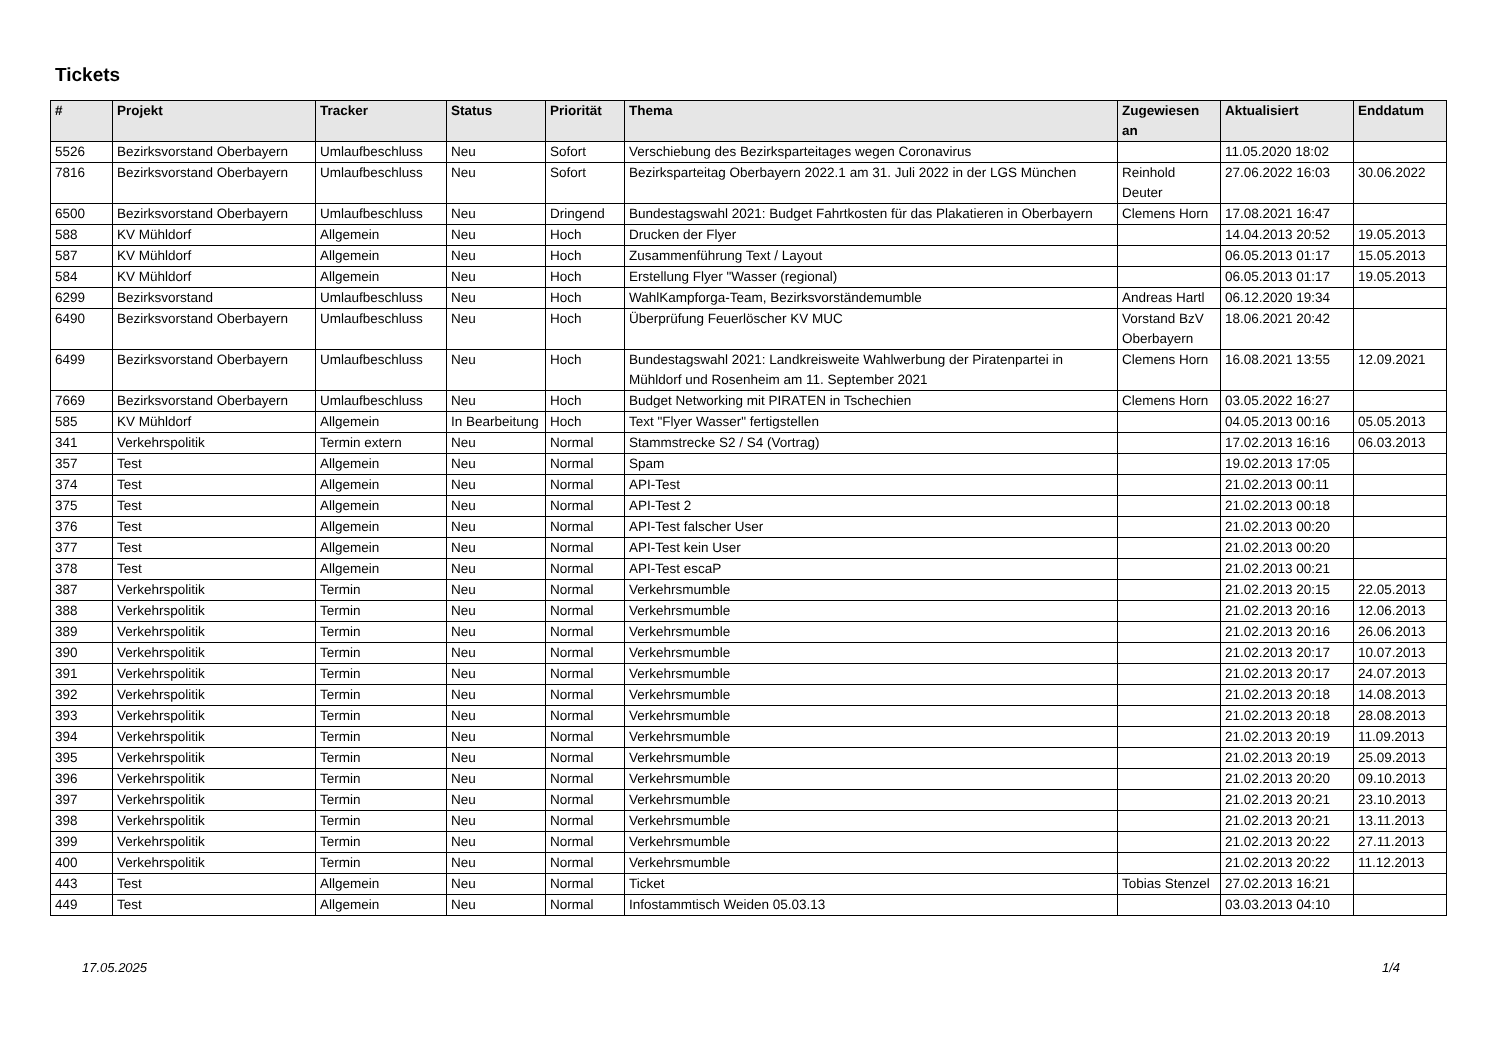Tickets
| # | Projekt | Tracker | Status | Priorität | Thema | Zugewiesen an | Aktualisiert | Enddatum |
| --- | --- | --- | --- | --- | --- | --- | --- | --- |
| 5526 | Bezirksvorstand Oberbayern | Umlaufbeschluss | Neu | Sofort | Verschiebung des Bezirksparteitages wegen Coronavirus | | 11.05.2020 18:02 | |
| 7816 | Bezirksvorstand Oberbayern | Umlaufbeschluss | Neu | Sofort | Bezirksparteitag Oberbayern 2022.1 am 31. Juli 2022 in der LGS München | Reinhold Deuter | 27.06.2022 16:03 | 30.06.2022 |
| 6500 | Bezirksvorstand Oberbayern | Umlaufbeschluss | Neu | Dringend | Bundestagswahl 2021: Budget Fahrtkosten für das Plakatieren in Oberbayern | Clemens Horn | 17.08.2021 16:47 | |
| 588 | KV Mühldorf | Allgemein | Neu | Hoch | Drucken der Flyer | | 14.04.2013 20:52 | 19.05.2013 |
| 587 | KV Mühldorf | Allgemein | Neu | Hoch | Zusammenführung Text / Layout | | 06.05.2013 01:17 | 15.05.2013 |
| 584 | KV Mühldorf | Allgemein | Neu | Hoch | Erstellung Flyer "Wasser (regional) | | 06.05.2013 01:17 | 19.05.2013 |
| 6299 | Bezirksvorstand | Umlaufbeschluss | Neu | Hoch | WahlKampforga-Team, Bezirksvorständemumble | Andreas Hartl | 06.12.2020 19:34 | |
| 6490 | Bezirksvorstand Oberbayern | Umlaufbeschluss | Neu | Hoch | Überprüfung Feuerlöscher KV MUC | Vorstand BzV Oberbayern | 18.06.2021 20:42 | |
| 6499 | Bezirksvorstand Oberbayern | Umlaufbeschluss | Neu | Hoch | Bundestagswahl 2021: Landkreisweite Wahlwerbung der Piratenpartei in Mühldorf und Rosenheim am 11. September 2021 | Clemens Horn | 16.08.2021 13:55 | 12.09.2021 |
| 7669 | Bezirksvorstand Oberbayern | Umlaufbeschluss | Neu | Hoch | Budget Networking mit PIRATEN in Tschechien | Clemens Horn | 03.05.2022 16:27 | |
| 585 | KV Mühldorf | Allgemein | In Bearbeitung | Hoch | Text "Flyer Wasser" fertigstellen | | 04.05.2013 00:16 | 05.05.2013 |
| 341 | Verkehrspolitik | Termin extern | Neu | Normal | Stammstrecke S2 / S4 (Vortrag) | | 17.02.2013 16:16 | 06.03.2013 |
| 357 | Test | Allgemein | Neu | Normal | Spam | | 19.02.2013 17:05 | |
| 374 | Test | Allgemein | Neu | Normal | API-Test | | 21.02.2013 00:11 | |
| 375 | Test | Allgemein | Neu | Normal | API-Test 2 | | 21.02.2013 00:18 | |
| 376 | Test | Allgemein | Neu | Normal | API-Test falscher User | | 21.02.2013 00:20 | |
| 377 | Test | Allgemein | Neu | Normal | API-Test kein User | | 21.02.2013 00:20 | |
| 378 | Test | Allgemein | Neu | Normal | API-Test escaP | | 21.02.2013 00:21 | |
| 387 | Verkehrspolitik | Termin | Neu | Normal | Verkehrsmumble | | 21.02.2013 20:15 | 22.05.2013 |
| 388 | Verkehrspolitik | Termin | Neu | Normal | Verkehrsmumble | | 21.02.2013 20:16 | 12.06.2013 |
| 389 | Verkehrspolitik | Termin | Neu | Normal | Verkehrsmumble | | 21.02.2013 20:16 | 26.06.2013 |
| 390 | Verkehrspolitik | Termin | Neu | Normal | Verkehrsmumble | | 21.02.2013 20:17 | 10.07.2013 |
| 391 | Verkehrspolitik | Termin | Neu | Normal | Verkehrsmumble | | 21.02.2013 20:17 | 24.07.2013 |
| 392 | Verkehrspolitik | Termin | Neu | Normal | Verkehrsmumble | | 21.02.2013 20:18 | 14.08.2013 |
| 393 | Verkehrspolitik | Termin | Neu | Normal | Verkehrsmumble | | 21.02.2013 20:18 | 28.08.2013 |
| 394 | Verkehrspolitik | Termin | Neu | Normal | Verkehrsmumble | | 21.02.2013 20:19 | 11.09.2013 |
| 395 | Verkehrspolitik | Termin | Neu | Normal | Verkehrsmumble | | 21.02.2013 20:19 | 25.09.2013 |
| 396 | Verkehrspolitik | Termin | Neu | Normal | Verkehrsmumble | | 21.02.2013 20:20 | 09.10.2013 |
| 397 | Verkehrspolitik | Termin | Neu | Normal | Verkehrsmumble | | 21.02.2013 20:21 | 23.10.2013 |
| 398 | Verkehrspolitik | Termin | Neu | Normal | Verkehrsmumble | | 21.02.2013 20:21 | 13.11.2013 |
| 399 | Verkehrspolitik | Termin | Neu | Normal | Verkehrsmumble | | 21.02.2013 20:22 | 27.11.2013 |
| 400 | Verkehrspolitik | Termin | Neu | Normal | Verkehrsmumble | | 21.02.2013 20:22 | 11.12.2013 |
| 443 | Test | Allgemein | Neu | Normal | Ticket | Tobias Stenzel | 27.02.2013 16:21 | |
| 449 | Test | Allgemein | Neu | Normal | Infostammtisch Weiden 05.03.13 | | 03.03.2013 04:10 | |
17.05.2025 1/4